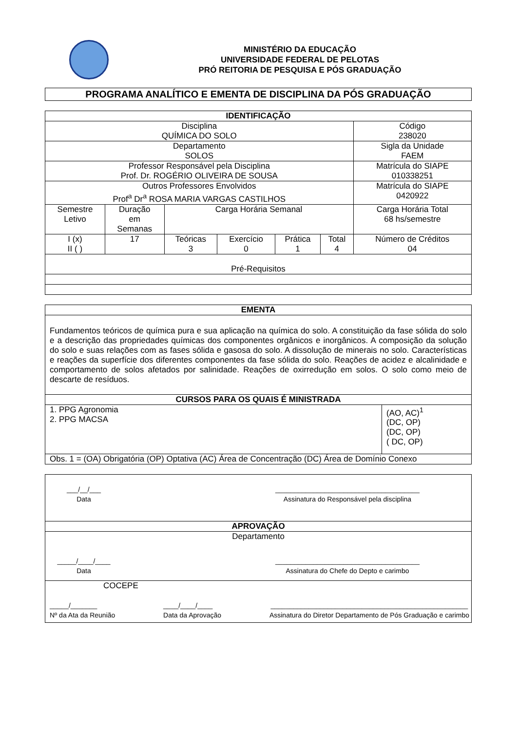MINISTÉRIO DA EDUCAÇÃO
UNIVERSIDADE FEDERAL DE PELOTAS
PRÓ REITORIA DE PESQUISA E PÓS GRADUAÇÃO
PROGRAMA ANALÍTICO E EMENTA DE DISCIPLINA DA PÓS GRADUAÇÃO
| IDENTIFICAÇÃO | | | | | | |
| --- | --- | --- | --- | --- | --- | --- |
| Disciplina QUÍMICA DO SOLO | | | | | | Código 238020 |
| Departamento SOLOS | | | | | | Sigla da Unidade FAEM |
| Professor Responsável pela Disciplina Prof. Dr. ROGÉRIO OLIVEIRA DE SOUSA | | | | | | Matrícula do SIAPE 010338251 |
| Outros Professores Envolvidos Prof<sup>a</sup> Dr<sup>a</sup> ROSA MARIA VARGAS CASTILHOS | | | | | | Matrícula do SIAPE 0420922 |
| Semestre Letivo | Duração em Semanas | Carga Horária Semanal | | | | Carga Horária Total 68 hs/semestre |
| I (x) II ( ) | 17 | Teóricas 3 | Exercício 0 | Prática 1 | Total 4 | Número de Créditos 04 |
| Pré-Requisitos | | | | | | |
| EMENTA | |
| --- | --- |
| Fundamentos teóricos de química pura e sua aplicação na química do solo. A constituição da fase sólida do solo e a descrição das propriedades químicas dos componentes orgânicos e inorgânicos. A composição da solução do solo e suas relações com as fases sólida e gasosa do solo. A dissolução de minerais no solo. Características e reações da superfície dos diferentes componentes da fase sólida do solo. Reações de acidez e alcalinidade e comportamento de solos afetados por salinidade. Reações de oxirredução em solos. O solo como meio de descarte de resíduos. | |
| CURSOS PARA OS QUAIS É MINISTRADA | |
| 1. PPG Agronomia 2. PPG MACSA | (AO, AC)<sup>1</sup> (DC, OP) (DC, OP) ( DC, OP) |
| Obs. 1 = (OA) Obrigatória (OP) Optativa (AC) Área de Concentração (DC) Área de Domínio Conexo | |
| ___/__/___ Data ______________________________________ Assinatura do Responsável pela disciplina |
| APROVAÇÃO |
| Departamento _____/____/____ Data ______________________________________ Assinatura do Chefe do Depto e carimbo |
| COCEPE _____/_______ Nº da Ata da Reunião ____/____/____ Data da Aprovação ____________________________________________________ Assinatura do Diretor Departamento de Pós Graduação e carimbo |